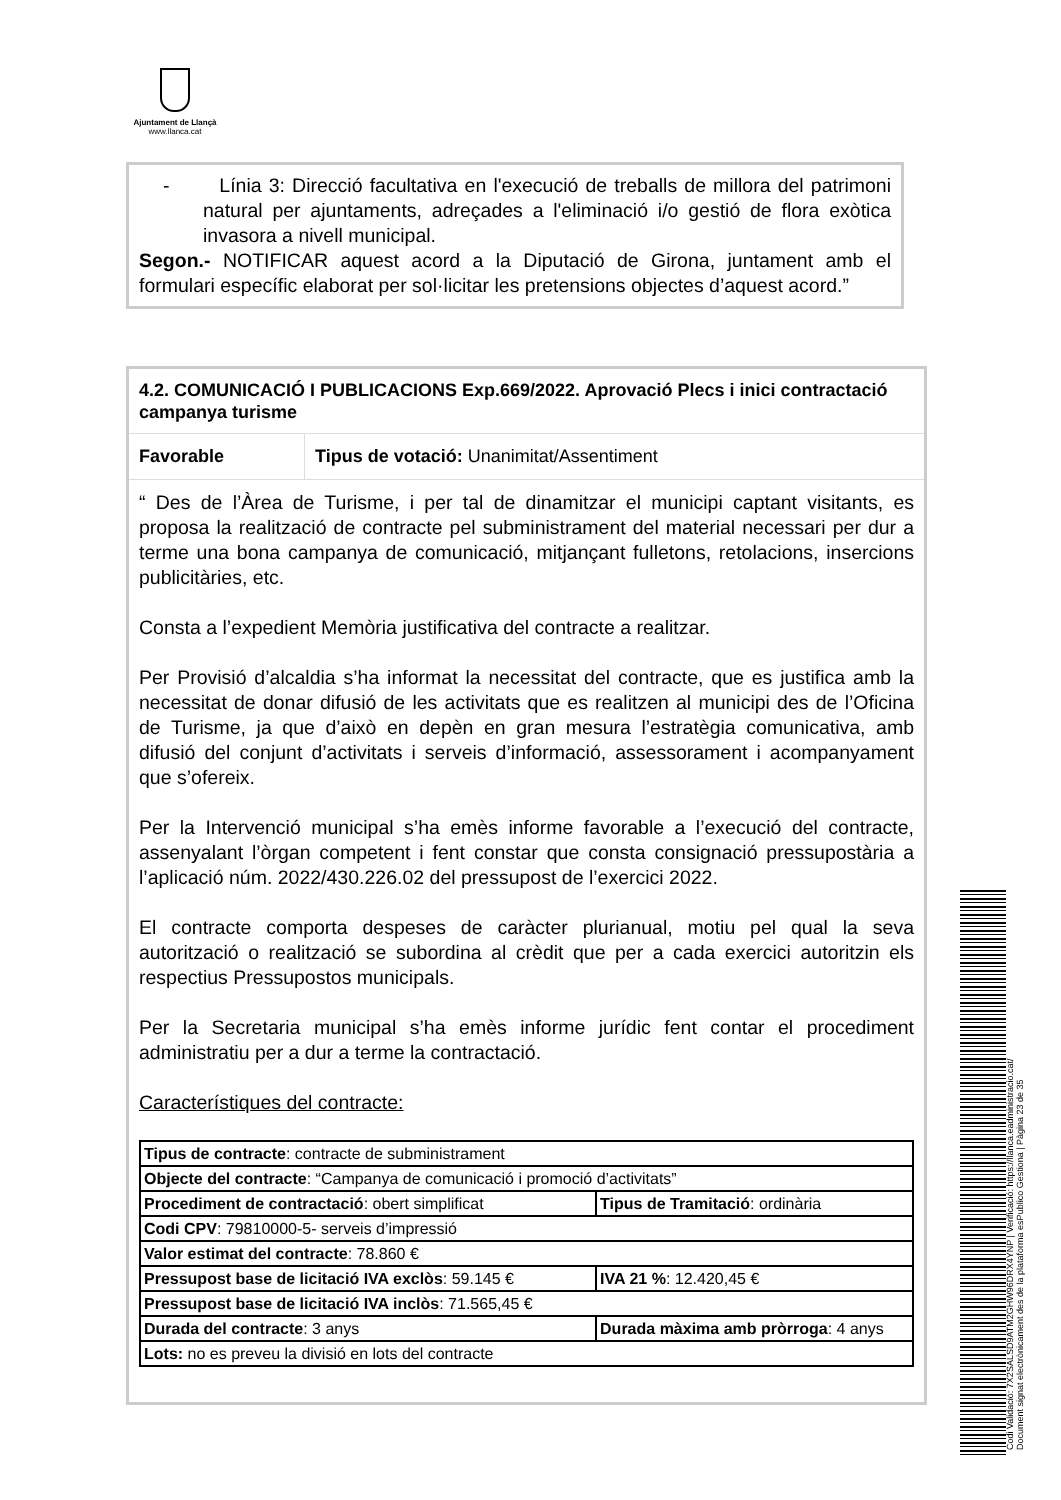Ajuntament de Llançà
www.llanca.cat
- Línia 3: Direcció facultativa en l'execució de treballs de millora del patrimoni natural per ajuntaments, adreçades a l'eliminació i/o gestió de flora exòtica invasora a nivell municipal.
Segon.- NOTIFICAR aquest acord a la Diputació de Girona, juntament amb el formulari específic elaborat per sol·licitar les pretensions objectes d’aquest acord.”
4.2. COMUNICACIÓ I PUBLICACIONS Exp.669/2022. Aprovació Plecs i inici contractació campanya turisme
Favorable Tipus de votació: Unanimitat/Assentiment
“ Des de l’Àrea de Turisme, i per tal de dinamitzar el municipi captant visitants, es proposa la realització de contracte pel subministrament del material necessari per dur a terme una bona campanya de comunicació, mitjançant fulletons, retolacions, insercions publicitàries, etc.
Consta a l’expedient Memòria justificativa del contracte a realitzar.
Per Provisió d’alcaldia s’ha informat la necessitat del contracte, que es justifica amb la necessitat de donar difusió de les activitats que es realitzen al municipi des de l’Oficina de Turisme, ja que d’això en depèn en gran mesura l’estratègia comunicativa, amb difusió del conjunt d’activitats i serveis d’informació, assessorament i acompanyament que s’ofereix.
Per la Intervenció municipal s’ha emès informe favorable a l’execució del contracte, assenyalant l’òrgan competent i fent constar que consta consignació pressupostària a l’aplicació núm. 2022/430.226.02 del pressupost de l’exercici 2022.
El contracte comporta despeses de caràcter plurianual, motiu pel qual la seva autorització o realització se subordina al crèdit que per a cada exercici autoritzin els respectius Pressupostos municipals.
Per la Secretaria municipal s’ha emès informe jurídic fent contar el procediment administratiu per a dur a terme la contractació.
Característiques del contracte:
| Tipus de contracte : contracte de subministrament | |
| Objecte del contracte : “Campanya de comunicació i promoció d’activitats” | |
| Procediment de contractació : obert simplificat | Tipus de Tramitació : ordinària |
| Codi CPV : 79810000-5- serveis d’impressió | |
| Valor estimat del contracte : 78.860 € | |
| Pressupost base de licitació IVA exclòs : 59.145 € | IVA 21 % : 12.420,45 € |
| Pressupost base de licitació IVA inclòs : 71.565,45 € | |
| Durada del contracte : 3 anys | Durada màxima amb pròrroga : 4 anys |
| Lots: no es preveu la divisió en lots del contracte | |
Codi Validació: 7X2SALSD9ATM2GHW96DRX4YNP | Verificació: https://llanca.eadministracio.cat/
Document signat electrònicament des de la plataforma esPublico Gestiona | Pàgina 23 de 35